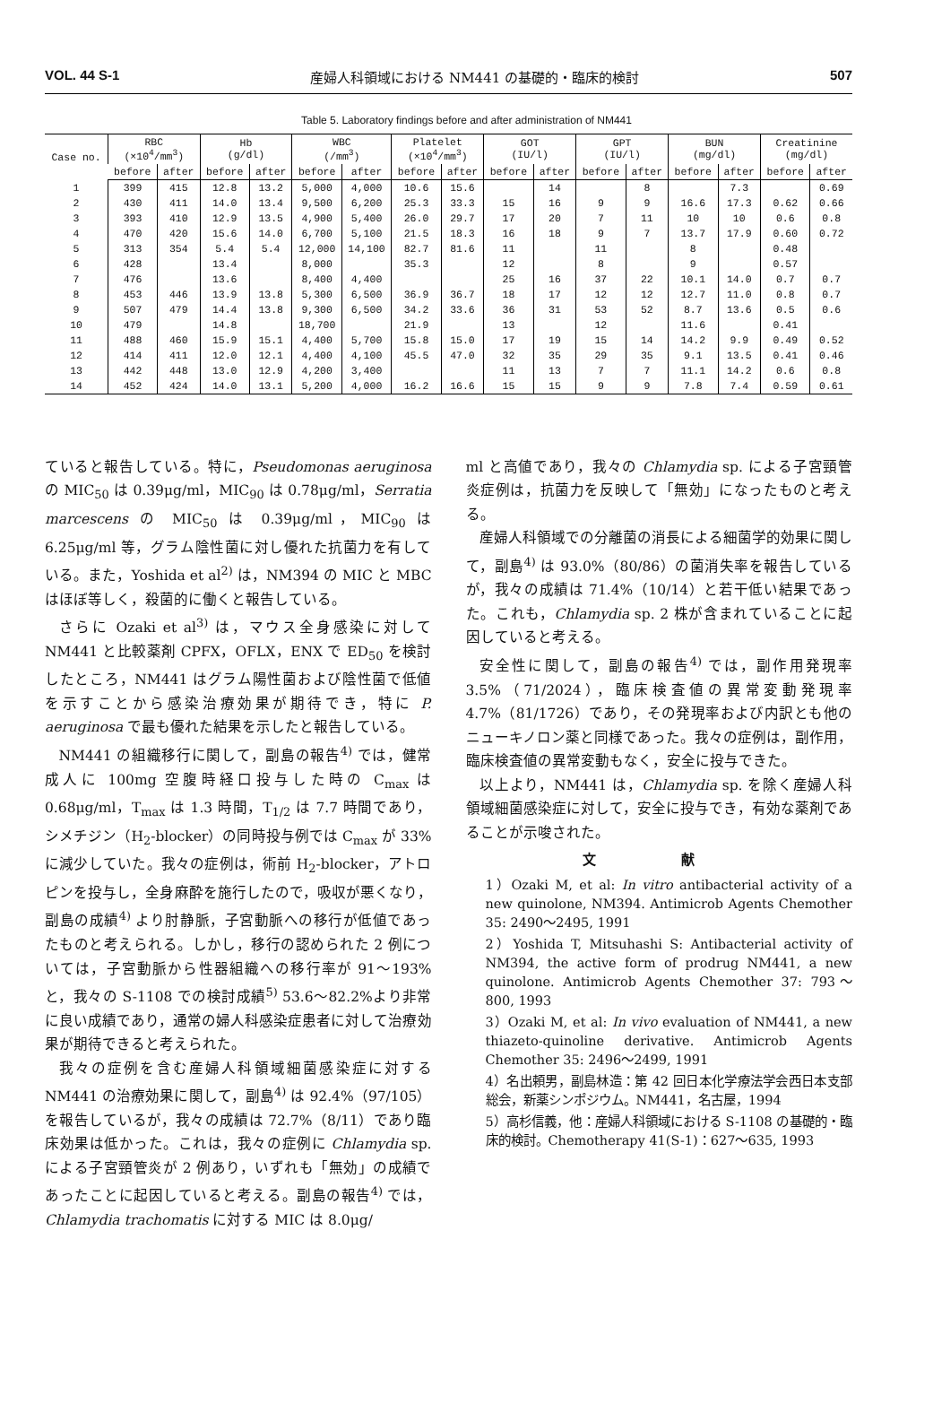VOL. 44 S-1 産婦人科領域における NM441 の基礎的・臨床的検討 507
Table 5. Laboratory findings before and after administration of NM441
| Case no. | RBC (×10<sup>4</sup>/mm<sup>3</sup>) | | Hb (g/dl) | | WBC (/mm<sup>3</sup>) | | Platelet (×10<sup>4</sup>/mm<sup>3</sup>) | | GOT (IU/l) | | GPT (IU/l) | | BUN (mg/dl) | | Creatinine (mg/dl) | |
| --- | --- | --- | --- | --- | --- | --- | --- | --- | --- | --- | --- | --- | --- | --- | --- | --- |
| | before | after | before | after | before | after | before | after | before | after | before | after | before | after | before | after |
| 1 | 399 | 415 | 12.8 | 13.2 | 5,000 | 4,000 | 10.6 | 15.6 | | 14 | | 8 | | 7.3 | | 0.69 |
| 2 | 430 | 411 | 14.0 | 13.4 | 9,500 | 6,200 | 25.3 | 33.3 | 15 | 16 | 9 | 9 | 16.6 | 17.3 | 0.62 | 0.66 |
| 3 | 393 | 410 | 12.9 | 13.5 | 4,900 | 5,400 | 26.0 | 29.7 | 17 | 20 | 7 | 11 | 10 | 10 | 0.6 | 0.8 |
| 4 | 470 | 420 | 15.6 | 14.0 | 6,700 | 5,100 | 21.5 | 18.3 | 16 | 18 | 9 | 7 | 13.7 | 17.9 | 0.60 | 0.72 |
| 5 | 313 | 354 | 5.4 | 5.4 | 12,000 | 14,100 | 82.7 | 81.6 | 11 | | 11 | | 8 | | 0.48 | |
| 6 | 428 | | 13.4 | | 8,000 | | 35.3 | | 12 | | 8 | | 9 | | 0.57 | |
| 7 | 476 | | 13.6 | | 8,400 | 4,400 | | | 25 | 16 | 37 | 22 | 10.1 | 14.0 | 0.7 | 0.7 |
| 8 | 453 | 446 | 13.9 | 13.8 | 5,300 | 6,500 | 36.9 | 36.7 | 18 | 17 | 12 | 12 | 12.7 | 11.0 | 0.8 | 0.7 |
| 9 | 507 | 479 | 14.4 | 13.8 | 9,300 | 6,500 | 34.2 | 33.6 | 36 | 31 | 53 | 52 | 8.7 | 13.6 | 0.5 | 0.6 |
| 10 | 479 | | 14.8 | | 18,700 | | 21.9 | | 13 | | 12 | | 11.6 | | 0.41 | |
| 11 | 488 | 460 | 15.9 | 15.1 | 4,400 | 5,700 | 15.8 | 15.0 | 17 | 19 | 15 | 14 | 14.2 | 9.9 | 0.49 | 0.52 |
| 12 | 414 | 411 | 12.0 | 12.1 | 4,400 | 4,100 | 45.5 | 47.0 | 32 | 35 | 29 | 35 | 9.1 | 13.5 | 0.41 | 0.46 |
| 13 | 442 | 448 | 13.0 | 12.9 | 4,200 | 3,400 | | | 11 | 13 | 7 | 7 | 11.1 | 14.2 | 0.6 | 0.8 |
| 14 | 452 | 424 | 14.0 | 13.1 | 5,200 | 4,000 | 16.2 | 16.6 | 15 | 15 | 9 | 9 | 7.8 | 7.4 | 0.59 | 0.61 |
ていると報告している。特に，Pseudomonas aeruginosa の MIC<sub>50</sub> は 0.39μg/ml，MIC<sub>90</sub> は 0.78μg/ml，Serratia marcescens の MIC<sub>50</sub> は 0.39μg/ml，MIC<sub>90</sub> は 6.25μg/ml 等，グラム陰性菌に対し優れた抗菌力を有している。また，Yoshida et al<sup>2)</sup> は，NM394 の MIC と MBC はほぼ等しく，殺菌的に働くと報告している。
さらに Ozaki et al<sup>3)</sup> は，マウス全身感染に対して NM441 と比較薬剤 CPFX，OFLX，ENX で ED<sub>50</sub> を検討したところ，NM441 はグラム陽性菌および陰性菌で低値を示すことから感染治療効果が期待でき，特に P. aeruginosa で最も優れた結果を示したと報告している。
NM441 の組織移行に関して，副島の報告<sup>4)</sup> では，健常成人に 100mg 空腹時経口投与した時の C<sub>max</sub> は 0.68μg/ml，T<sub>max</sub> は 1.3 時間，T<sub>1/2</sub> は 7.7 時間であり，シメチジン（H<sub>2</sub>-blocker）の同時投与例では C<sub>max</sub> が 33%に減少していた。我々の症例は，術前 H<sub>2</sub>-blocker，アトロピンを投与し，全身麻酔を施行したので，吸収が悪くなり，副島の成績<sup>4)</sup> より肘静脈，子宮動脈への移行が低値であったものと考えられる。しかし，移行の認められた 2 例については，子宮動脈から性器組織への移行率が 91〜193%と，我々の S-1108 での検討成績<sup>5)</sup> 53.6〜82.2%より非常に良い成績であり，通常の婦人科感染症患者に対して治療効果が期待できると考えられた。
我々の症例を含む産婦人科領域細菌感染症に対する NM441 の治療効果に関して，副島<sup>4)</sup> は 92.4%（97/105）を報告しているが，我々の成績は 72.7%（8/11）であり臨床効果は低かった。これは，我々の症例に Chlamydia sp. による子宮頸管炎が 2 例あり，いずれも「無効」の成績であったことに起因していると考える。副島の報告<sup>4)</sup> では，Chlamydia trachomatis に対する MIC は 8.0μg/
ml と高値であり，我々の Chlamydia sp. による子宮頸管炎症例は，抗菌力を反映して「無効」になったものと考える。
産婦人科領域での分離菌の消長による細菌学的効果に関して，副島<sup>4)</sup> は 93.0%（80/86）の菌消失率を報告しているが，我々の成績は 71.4%（10/14）と若干低い結果であった。これも，Chlamydia sp. 2 株が含まれていることに起因していると考える。
安全性に関して，副島の報告<sup>4)</sup> では，副作用発現率 3.5%（71/2024），臨床検査値の異常変動発現率 4.7%（81/1726）であり，その発現率および内訳とも他のニューキノロン薬と同様であった。我々の症例は，副作用，臨床検査値の異常変動もなく，安全に投与できた。
以上より，NM441 は，Chlamydia sp. を除く産婦人科領域細菌感染症に対して，安全に投与でき，有効な薬剤であることが示唆された。
文 献
1）Ozaki M, et al: In vitro antibacterial activity of a new quinolone, NM394. Antimicrob Agents Chemother 35: 2490〜2495, 1991
2）Yoshida T, Mitsuhashi S: Antibacterial activity of NM394, the active form of prodrug NM441, a new quinolone. Antimicrob Agents Chemother 37: 793〜800, 1993
3）Ozaki M, et al: In vivo evaluation of NM441, a new thiazeto-quinoline derivative. Antimicrob Agents Chemother 35: 2496〜2499, 1991
4）名出頼男，副島林造：第 42 回日本化学療法学会西日本支部総会，新薬シンポジウム。NM441，名古屋，1994
5）高杉信義，他：産婦人科領域における S-1108 の基礎的・臨床的検討。Chemotherapy 41(S-1)：627〜635, 1993